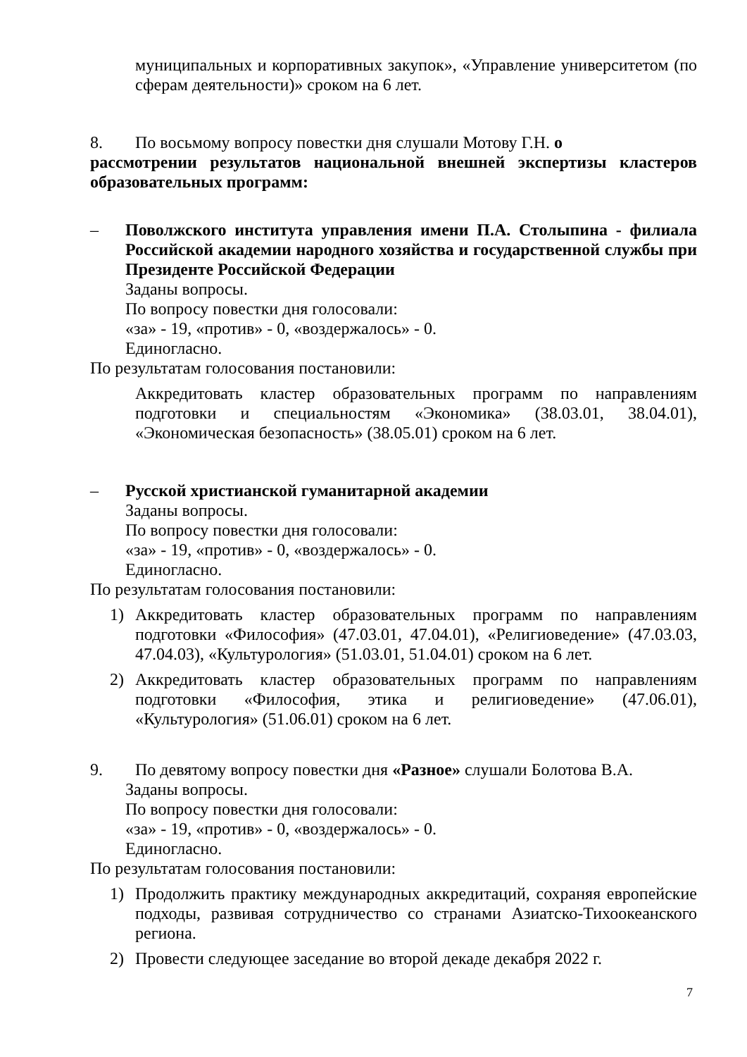муниципальных и корпоративных закупок», «Управление университетом (по сферам деятельности)» сроком на 6 лет.
8. По восьмому вопросу повестки дня слушали Мотову Г.Н. о
рассмотрении результатов национальной внешней экспертизы кластеров образовательных программ:
– Поволжского института управления имени П.А. Столыпина - филиала Российской академии народного хозяйства и государственной службы при Президенте Российской Федерации
Заданы вопросы.
По вопросу повестки дня голосовали:
«за» - 19, «против» - 0, «воздержалось» - 0.
Единогласно.
По результатам голосования постановили:
Аккредитовать кластер образовательных программ по направлениям подготовки и специальностям «Экономика» (38.03.01, 38.04.01), «Экономическая безопасность» (38.05.01) сроком на 6 лет.
– Русской христианской гуманитарной академии
Заданы вопросы.
По вопросу повестки дня голосовали:
«за» - 19, «против» - 0, «воздержалось» - 0.
Единогласно.
По результатам голосования постановили:
1) Аккредитовать кластер образовательных программ по направлениям подготовки «Философия» (47.03.01, 47.04.01), «Религиоведение» (47.03.03, 47.04.03), «Культурология» (51.03.01, 51.04.01) сроком на 6 лет.
2) Аккредитовать кластер образовательных программ по направлениям подготовки «Философия, этика и религиоведение» (47.06.01), «Культурология» (51.06.01) сроком на 6 лет.
9. По девятому вопросу повестки дня «Разное» слушали Болотова В.А.
Заданы вопросы.
По вопросу повестки дня голосовали:
«за» - 19, «против» - 0, «воздержалось» - 0.
Единогласно.
По результатам голосования постановили:
1) Продолжить практику международных аккредитаций, сохраняя европейские подходы, развивая сотрудничество со странами Азиатско-Тихоокеанского региона.
2) Провести следующее заседание во второй декаде декабря 2022 г.
7